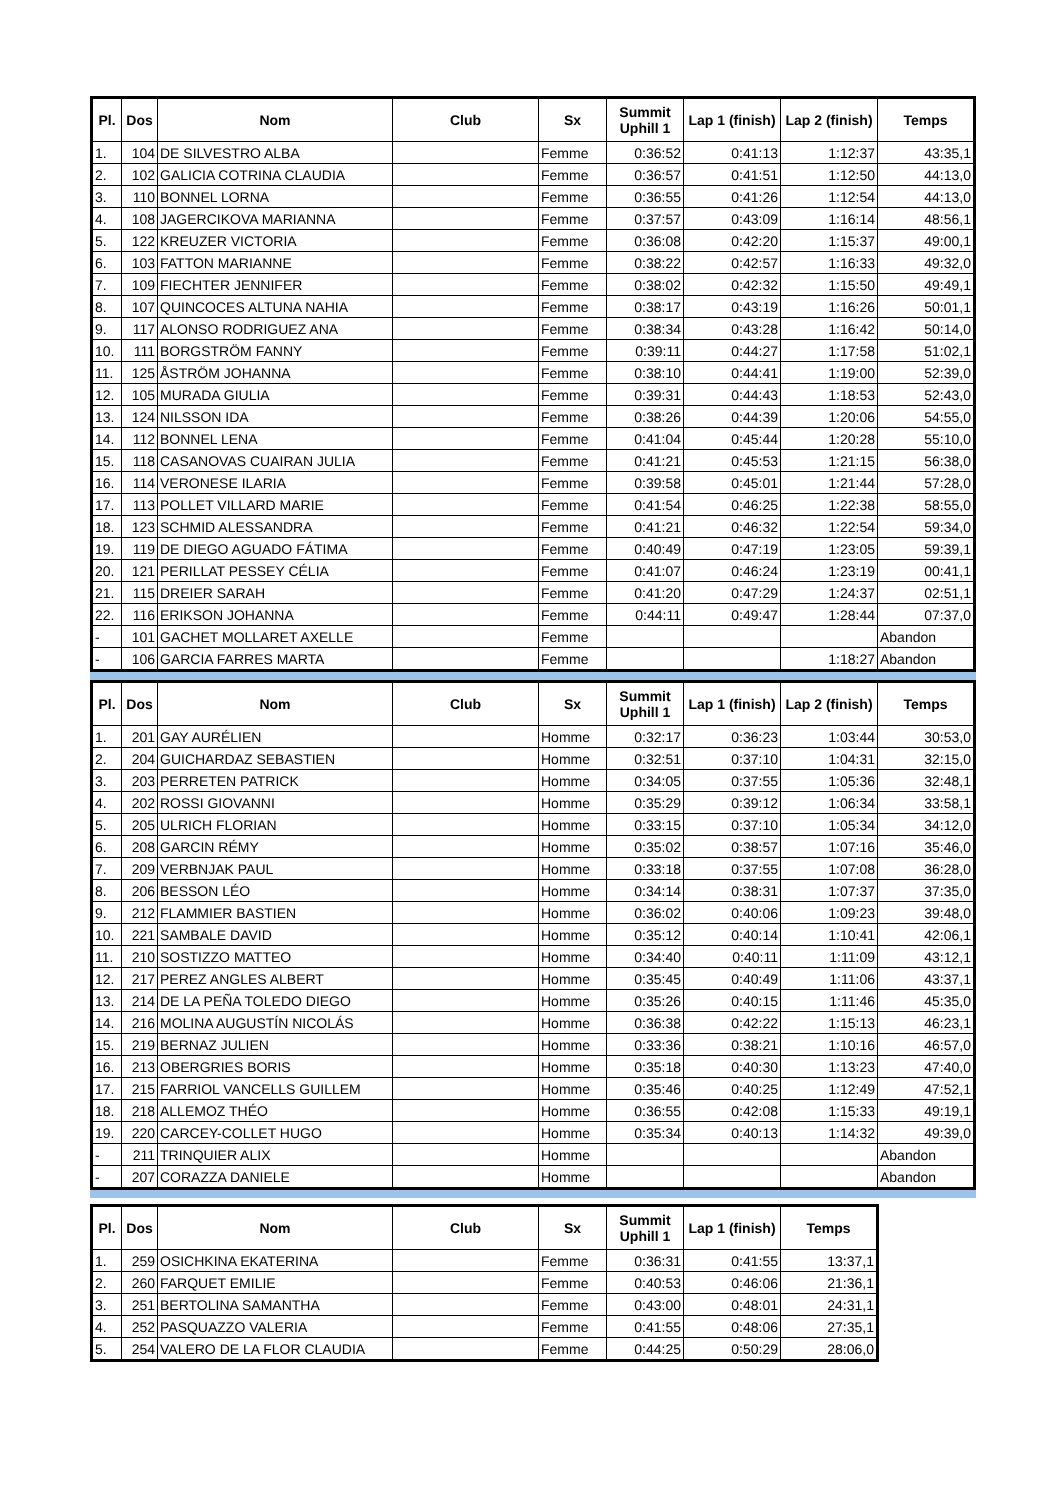| Pl. | Dos | Nom | Club | Sx | Summit Uphill 1 | Lap 1 (finish) | Lap 2 (finish) | Temps |
| --- | --- | --- | --- | --- | --- | --- | --- | --- |
| 1. | 104 | DE SILVESTRO ALBA | | Femme | 0:36:52 | 0:41:13 | 1:12:37 | 43:35,1 |
| 2. | 102 | GALICIA COTRINA CLAUDIA | | Femme | 0:36:57 | 0:41:51 | 1:12:50 | 44:13,0 |
| 3. | 110 | BONNEL LORNA | | Femme | 0:36:55 | 0:41:26 | 1:12:54 | 44:13,0 |
| 4. | 108 | JAGERCIKOVA MARIANNA | | Femme | 0:37:57 | 0:43:09 | 1:16:14 | 48:56,1 |
| 5. | 122 | KREUZER VICTORIA | | Femme | 0:36:08 | 0:42:20 | 1:15:37 | 49:00,1 |
| 6. | 103 | FATTON MARIANNE | | Femme | 0:38:22 | 0:42:57 | 1:16:33 | 49:32,0 |
| 7. | 109 | FIECHTER JENNIFER | | Femme | 0:38:02 | 0:42:32 | 1:15:50 | 49:49,1 |
| 8. | 107 | QUINCOCES ALTUNA NAHIA | | Femme | 0:38:17 | 0:43:19 | 1:16:26 | 50:01,1 |
| 9. | 117 | ALONSO RODRIGUEZ ANA | | Femme | 0:38:34 | 0:43:28 | 1:16:42 | 50:14,0 |
| 10. | 111 | BORGSTRÖM FANNY | | Femme | 0:39:11 | 0:44:27 | 1:17:58 | 51:02,1 |
| 11. | 125 | ÅSTRÖM JOHANNA | | Femme | 0:38:10 | 0:44:41 | 1:19:00 | 52:39,0 |
| 12. | 105 | MURADA GIULIA | | Femme | 0:39:31 | 0:44:43 | 1:18:53 | 52:43,0 |
| 13. | 124 | NILSSON IDA | | Femme | 0:38:26 | 0:44:39 | 1:20:06 | 54:55,0 |
| 14. | 112 | BONNEL LENA | | Femme | 0:41:04 | 0:45:44 | 1:20:28 | 55:10,0 |
| 15. | 118 | CASANOVAS CUAIRAN JULIA | | Femme | 0:41:21 | 0:45:53 | 1:21:15 | 56:38,0 |
| 16. | 114 | VERONESE ILARIA | | Femme | 0:39:58 | 0:45:01 | 1:21:44 | 57:28,0 |
| 17. | 113 | POLLET VILLARD MARIE | | Femme | 0:41:54 | 0:46:25 | 1:22:38 | 58:55,0 |
| 18. | 123 | SCHMID ALESSANDRA | | Femme | 0:41:21 | 0:46:32 | 1:22:54 | 59:34,0 |
| 19. | 119 | DE DIEGO AGUADO FÁTIMA | | Femme | 0:40:49 | 0:47:19 | 1:23:05 | 59:39,1 |
| 20. | 121 | PERILLAT PESSEY CÉLIA | | Femme | 0:41:07 | 0:46:24 | 1:23:19 | 00:41,1 |
| 21. | 115 | DREIER SARAH | | Femme | 0:41:20 | 0:47:29 | 1:24:37 | 02:51,1 |
| 22. | 116 | ERIKSON JOHANNA | | Femme | 0:44:11 | 0:49:47 | 1:28:44 | 07:37,0 |
| - | 101 | GACHET MOLLARET AXELLE | | Femme | | | | Abandon |
| - | 106 | GARCIA FARRES MARTA | | Femme | | | 1:18:27 | Abandon |
| Pl. | Dos | Nom | Club | Sx | Summit Uphill 1 | Lap 1 (finish) | Lap 2 (finish) | Temps |
| --- | --- | --- | --- | --- | --- | --- | --- | --- |
| 1. | 201 | GAY AURÉLIEN | | Homme | 0:32:17 | 0:36:23 | 1:03:44 | 30:53,0 |
| 2. | 204 | GUICHARDAZ SEBASTIEN | | Homme | 0:32:51 | 0:37:10 | 1:04:31 | 32:15,0 |
| 3. | 203 | PERRETEN PATRICK | | Homme | 0:34:05 | 0:37:55 | 1:05:36 | 32:48,1 |
| 4. | 202 | ROSSI GIOVANNI | | Homme | 0:35:29 | 0:39:12 | 1:06:34 | 33:58,1 |
| 5. | 205 | ULRICH FLORIAN | | Homme | 0:33:15 | 0:37:10 | 1:05:34 | 34:12,0 |
| 6. | 208 | GARCIN RÉMY | | Homme | 0:35:02 | 0:38:57 | 1:07:16 | 35:46,0 |
| 7. | 209 | VERBNJAK PAUL | | Homme | 0:33:18 | 0:37:55 | 1:07:08 | 36:28,0 |
| 8. | 206 | BESSON LÉO | | Homme | 0:34:14 | 0:38:31 | 1:07:37 | 37:35,0 |
| 9. | 212 | FLAMMIER BASTIEN | | Homme | 0:36:02 | 0:40:06 | 1:09:23 | 39:48,0 |
| 10. | 221 | SAMBALE DAVID | | Homme | 0:35:12 | 0:40:14 | 1:10:41 | 42:06,1 |
| 11. | 210 | SOSTIZZO MATTEO | | Homme | 0:34:40 | 0:40:11 | 1:11:09 | 43:12,1 |
| 12. | 217 | PEREZ ANGLES ALBERT | | Homme | 0:35:45 | 0:40:49 | 1:11:06 | 43:37,1 |
| 13. | 214 | DE LA PEÑA TOLEDO DIEGO | | Homme | 0:35:26 | 0:40:15 | 1:11:46 | 45:35,0 |
| 14. | 216 | MOLINA AUGUSTÍN NICOLÁS | | Homme | 0:36:38 | 0:42:22 | 1:15:13 | 46:23,1 |
| 15. | 219 | BERNAZ JULIEN | | Homme | 0:33:36 | 0:38:21 | 1:10:16 | 46:57,0 |
| 16. | 213 | OBERGRIES BORIS | | Homme | 0:35:18 | 0:40:30 | 1:13:23 | 47:40,0 |
| 17. | 215 | FARRIOL VANCELLS GUILLEM | | Homme | 0:35:46 | 0:40:25 | 1:12:49 | 47:52,1 |
| 18. | 218 | ALLEMOZ THÉO | | Homme | 0:36:55 | 0:42:08 | 1:15:33 | 49:19,1 |
| 19. | 220 | CARCEY-COLLET HUGO | | Homme | 0:35:34 | 0:40:13 | 1:14:32 | 49:39,0 |
| - | 211 | TRINQUIER ALIX | | Homme | | | | Abandon |
| - | 207 | CORAZZA DANIELE | | Homme | | | | Abandon |
| Pl. | Dos | Nom | Club | Sx | Summit Uphill 1 | Lap 1 (finish) | Temps |
| --- | --- | --- | --- | --- | --- | --- | --- |
| 1. | 259 | OSICHKINA EKATERINA | | Femme | 0:36:31 | 0:41:55 | 13:37,1 |
| 2. | 260 | FARQUET EMILIE | | Femme | 0:40:53 | 0:46:06 | 21:36,1 |
| 3. | 251 | BERTOLINA SAMANTHA | | Femme | 0:43:00 | 0:48:01 | 24:31,1 |
| 4. | 252 | PASQUAZZO VALERIA | | Femme | 0:41:55 | 0:48:06 | 27:35,1 |
| 5. | 254 | VALERO DE LA FLOR CLAUDIA | | Femme | 0:44:25 | 0:50:29 | 28:06,0 |